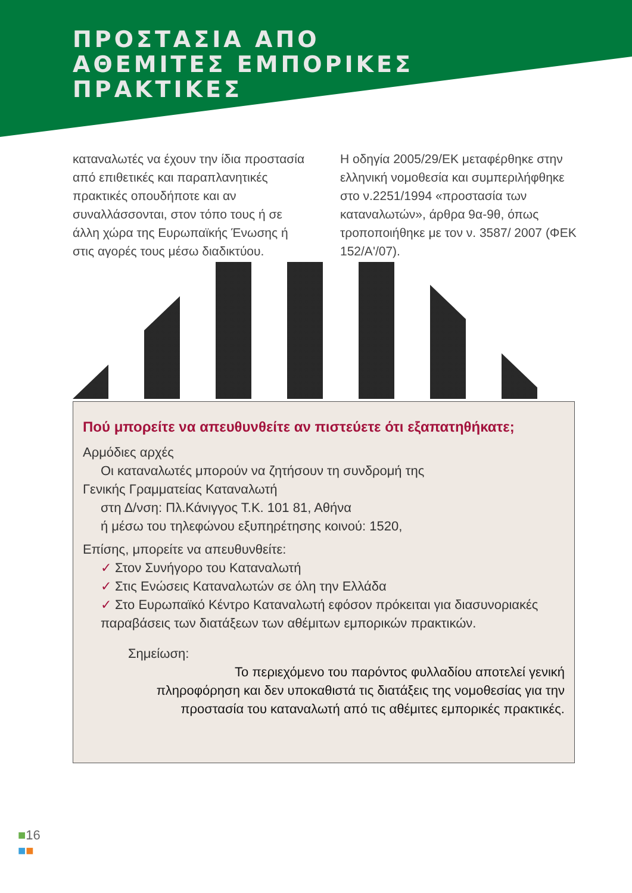ΠΡΟΣΤΑΣΙΑ ΑΠΟ
ΑΘΕΜΙΤΕΣ ΕΜΠΟΡΙΚΕΣ
ΠΡΑΚΤΙΚΕΣ
καταναλωτές να έχουν την ίδια προστασία από επιθετικές και παραπλανητικές πρακτικές οπουδήποτε και αν συναλλάσσονται, στον τόπο τους ή σε άλλη χώρα της Ευρωπαϊκής Ένωσης ή στις αγορές τους μέσω διαδικτύου.
Η οδηγία 2005/29/ΕΚ μεταφέρθηκε στην ελληνική νομοθεσία και συμπεριλήφθηκε στο ν.2251/1994 «προστασία των καταναλωτών», άρθρα 9α-9θ, όπως τροποποιήθηκε με τον ν. 3587/ 2007 (ΦΕΚ 152/Α'/07).
Πού μπορείτε να απευθυνθείτε αν πιστεύετε ότι εξαπατηθήκατε;
Αρμόδιες αρχές
Οι καταναλωτές μπορούν να ζητήσουν τη συνδρομή της
Γενικής Γραμματείας Καταναλωτή
στη Δ/νση: Πλ.Κάνιγγος Τ.Κ. 101 81, Αθήνα
ή μέσω του τηλεφώνου εξυπηρέτησης κοινού: 1520,
Επίσης, μπορείτε να απευθυνθείτε:
✓ Στον Συνήγορο του Καταναλωτή
✓ Στις Ενώσεις Καταναλωτών σε όλη την Ελλάδα
✓ Στο Ευρωπαϊκό Κέντρο Καταναλωτή εφόσον πρόκειται για διασυνοριακές παραβάσεις των διατάξεων των αθέμιτων εμπορικών πρακτικών.
Σημείωση:
Το περιεχόμενο του παρόντος φυλλαδίου αποτελεί γενική πληροφόρηση και δεν υποκαθιστά τις διατάξεις της νομοθεσίας για την προστασία του καταναλωτή από τις αθέμιτες εμπορικές πρακτικές.
■16
■■